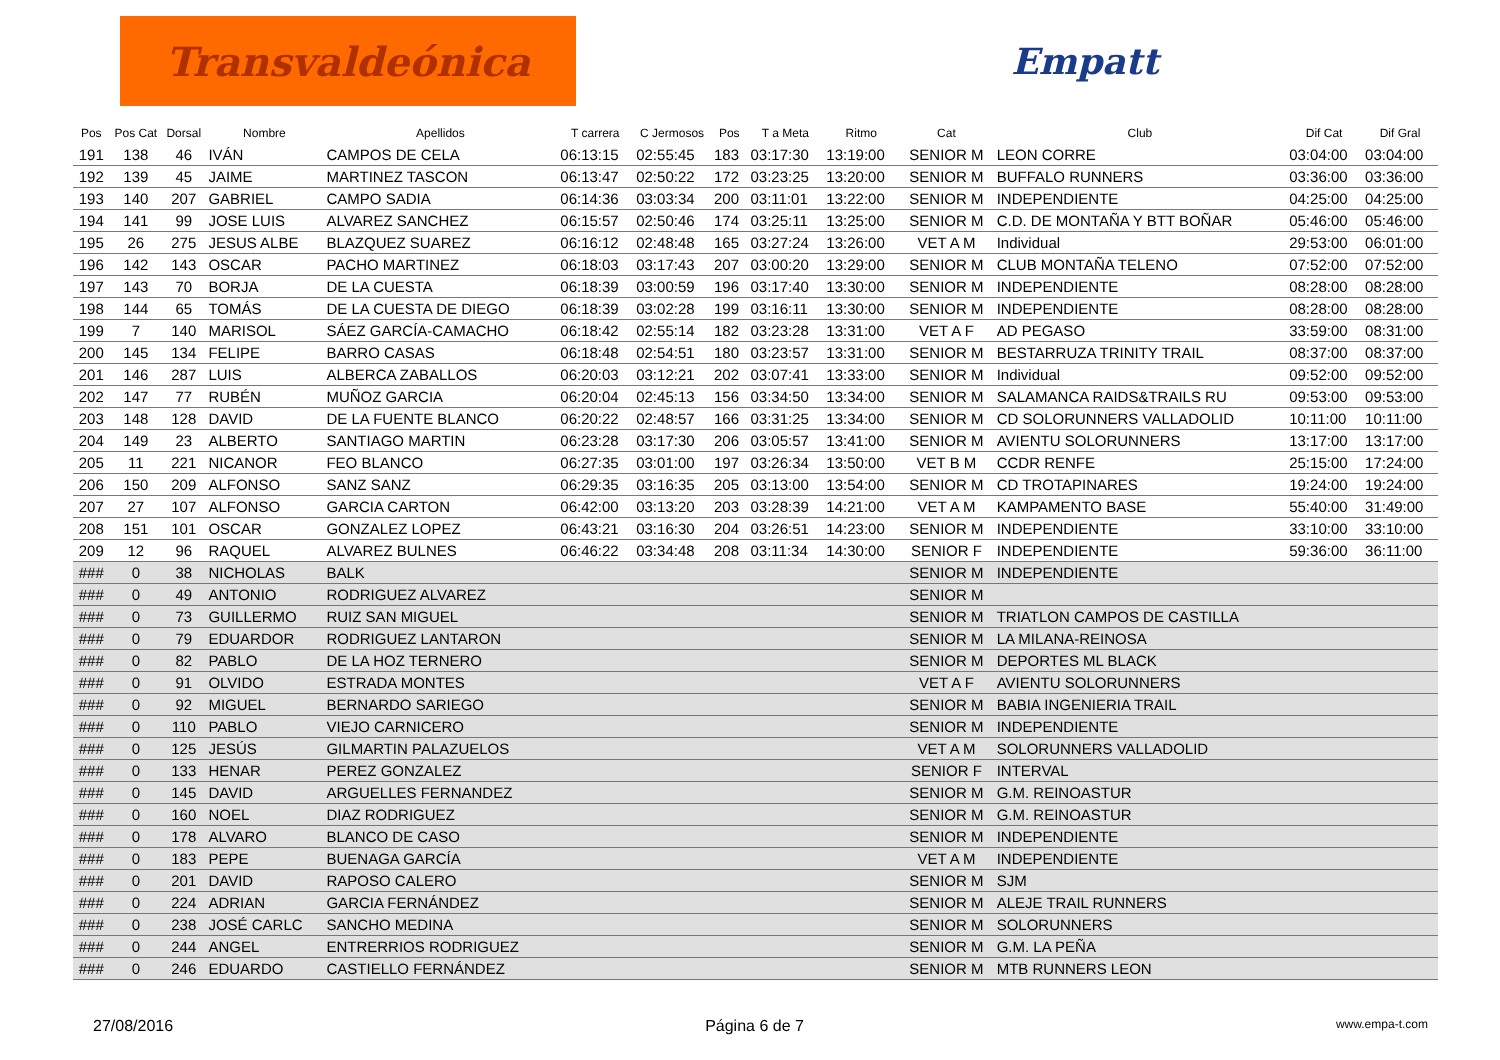Transvaldeónica
Empatt
| Pos | Pos Cat | Dorsal | Nombre | Apellidos | T carrera | C Jermosos | Pos | T a Meta | Ritmo | Cat | Club | Dif Cat | Dif Gral |
| --- | --- | --- | --- | --- | --- | --- | --- | --- | --- | --- | --- | --- | --- |
| 191 | 138 | 46 | IVÁN | CAMPOS DE CELA | 06:13:15 | 02:55:45 | 183 | 03:17:30 | 13:19:00 | SENIOR M | LEON CORRE | 03:04:00 | 03:04:00 |
| 192 | 139 | 45 | JAIME | MARTINEZ TASCON | 06:13:47 | 02:50:22 | 172 | 03:23:25 | 13:20:00 | SENIOR M | BUFFALO RUNNERS | 03:36:00 | 03:36:00 |
| 193 | 140 | 207 | GABRIEL | CAMPO SADIA | 06:14:36 | 03:03:34 | 200 | 03:11:01 | 13:22:00 | SENIOR M | INDEPENDIENTE | 04:25:00 | 04:25:00 |
| 194 | 141 | 99 | JOSE LUIS | ALVAREZ SANCHEZ | 06:15:57 | 02:50:46 | 174 | 03:25:11 | 13:25:00 | SENIOR M | C.D. DE MONTAÑA Y BTT BOÑAR | 05:46:00 | 05:46:00 |
| 195 | 26 | 275 | JESUS ALBE | BLAZQUEZ SUAREZ | 06:16:12 | 02:48:48 | 165 | 03:27:24 | 13:26:00 | VET A M | Individual | 29:53:00 | 06:01:00 |
| 196 | 142 | 143 | OSCAR | PACHO MARTINEZ | 06:18:03 | 03:17:43 | 207 | 03:00:20 | 13:29:00 | SENIOR M | CLUB MONTAÑA TELENO | 07:52:00 | 07:52:00 |
| 197 | 143 | 70 | BORJA | DE LA CUESTA | 06:18:39 | 03:00:59 | 196 | 03:17:40 | 13:30:00 | SENIOR M | INDEPENDIENTE | 08:28:00 | 08:28:00 |
| 198 | 144 | 65 | TOMÁS | DE LA CUESTA DE DIEGO | 06:18:39 | 03:02:28 | 199 | 03:16:11 | 13:30:00 | SENIOR M | INDEPENDIENTE | 08:28:00 | 08:28:00 |
| 199 | 7 | 140 | MARISOL | SÁEZ GARCÍA-CAMACHO | 06:18:42 | 02:55:14 | 182 | 03:23:28 | 13:31:00 | VET A F | AD PEGASO | 33:59:00 | 08:31:00 |
| 200 | 145 | 134 | FELIPE | BARRO CASAS | 06:18:48 | 02:54:51 | 180 | 03:23:57 | 13:31:00 | SENIOR M | BESTARRUZA TRINITY TRAIL | 08:37:00 | 08:37:00 |
| 201 | 146 | 287 | LUIS | ALBERCA ZABALLOS | 06:20:03 | 03:12:21 | 202 | 03:07:41 | 13:33:00 | SENIOR M | Individual | 09:52:00 | 09:52:00 |
| 202 | 147 | 77 | RUBÉN | MUÑOZ GARCIA | 06:20:04 | 02:45:13 | 156 | 03:34:50 | 13:34:00 | SENIOR M | SALAMANCA RAIDS&TRAILS RU | 09:53:00 | 09:53:00 |
| 203 | 148 | 128 | DAVID | DE LA FUENTE BLANCO | 06:20:22 | 02:48:57 | 166 | 03:31:25 | 13:34:00 | SENIOR M | CD SOLORUNNERS VALLADOLID | 10:11:00 | 10:11:00 |
| 204 | 149 | 23 | ALBERTO | SANTIAGO MARTIN | 06:23:28 | 03:17:30 | 206 | 03:05:57 | 13:41:00 | SENIOR M | AVIENTU SOLORUNNERS | 13:17:00 | 13:17:00 |
| 205 | 11 | 221 | NICANOR | FEO BLANCO | 06:27:35 | 03:01:00 | 197 | 03:26:34 | 13:50:00 | VET B M | CCDR RENFE | 25:15:00 | 17:24:00 |
| 206 | 150 | 209 | ALFONSO | SANZ SANZ | 06:29:35 | 03:16:35 | 205 | 03:13:00 | 13:54:00 | SENIOR M | CD TROTAPINARES | 19:24:00 | 19:24:00 |
| 207 | 27 | 107 | ALFONSO | GARCIA CARTON | 06:42:00 | 03:13:20 | 203 | 03:28:39 | 14:21:00 | VET A M | KAMPAMENTO BASE | 55:40:00 | 31:49:00 |
| 208 | 151 | 101 | OSCAR | GONZALEZ LOPEZ | 06:43:21 | 03:16:30 | 204 | 03:26:51 | 14:23:00 | SENIOR M | INDEPENDIENTE | 33:10:00 | 33:10:00 |
| 209 | 12 | 96 | RAQUEL | ALVAREZ BULNES | 06:46:22 | 03:34:48 | 208 | 03:11:34 | 14:30:00 | SENIOR F | INDEPENDIENTE | 59:36:00 | 36:11:00 |
| ### | 0 | 38 | NICHOLAS | BALK | | | | | | SENIOR M | INDEPENDIENTE | | |
| ### | 0 | 49 | ANTONIO | RODRIGUEZ ALVAREZ | | | | | | SENIOR M | | | |
| ### | 0 | 73 | GUILLERMO | RUIZ SAN MIGUEL | | | | | | SENIOR M | TRIATLON CAMPOS DE CASTILLA | | |
| ### | 0 | 79 | EDUARDOR | RODRIGUEZ LANTARON | | | | | | SENIOR M | LA MILANA-REINOSA | | |
| ### | 0 | 82 | PABLO | DE LA HOZ TERNERO | | | | | | SENIOR M | DEPORTES ML BLACK | | |
| ### | 0 | 91 | OLVIDO | ESTRADA MONTES | | | | | | VET A F | AVIENTU SOLORUNNERS | | |
| ### | 0 | 92 | MIGUEL | BERNARDO SARIEGO | | | | | | SENIOR M | BABIA INGENIERIA TRAIL | | |
| ### | 0 | 110 | PABLO | VIEJO CARNICERO | | | | | | SENIOR M | INDEPENDIENTE | | |
| ### | 0 | 125 | JESÚS | GILMARTIN PALAZUELOS | | | | | | VET A M | SOLORUNNERS VALLADOLID | | |
| ### | 0 | 133 | HENAR | PEREZ GONZALEZ | | | | | | SENIOR F | INTERVAL | | |
| ### | 0 | 145 | DAVID | ARGUELLES FERNANDEZ | | | | | | SENIOR M | G.M. REINOASTUR | | |
| ### | 0 | 160 | NOEL | DIAZ RODRIGUEZ | | | | | | SENIOR M | G.M. REINOASTUR | | |
| ### | 0 | 178 | ALVARO | BLANCO DE CASO | | | | | | SENIOR M | INDEPENDIENTE | | |
| ### | 0 | 183 | PEPE | BUENAGA GARCÍA | | | | | | VET A M | INDEPENDIENTE | | |
| ### | 0 | 201 | DAVID | RAPOSO CALERO | | | | | | SENIOR M | SJM | | |
| ### | 0 | 224 | ADRIAN | GARCIA FERNÁNDEZ | | | | | | SENIOR M | ALEJE TRAIL RUNNERS | | |
| ### | 0 | 238 | JOSÉ CARLC | SANCHO MEDINA | | | | | | SENIOR M | SOLORUNNERS | | |
| ### | 0 | 244 | ANGEL | ENTRERRIOS RODRIGUEZ | | | | | | SENIOR M | G.M. LA PEÑA | | |
| ### | 0 | 246 | EDUARDO | CASTIELLO FERNÁNDEZ | | | | | | SENIOR M | MTB RUNNERS LEON | | |
27/08/2016 Página 6 de 7 www.empa-t.com